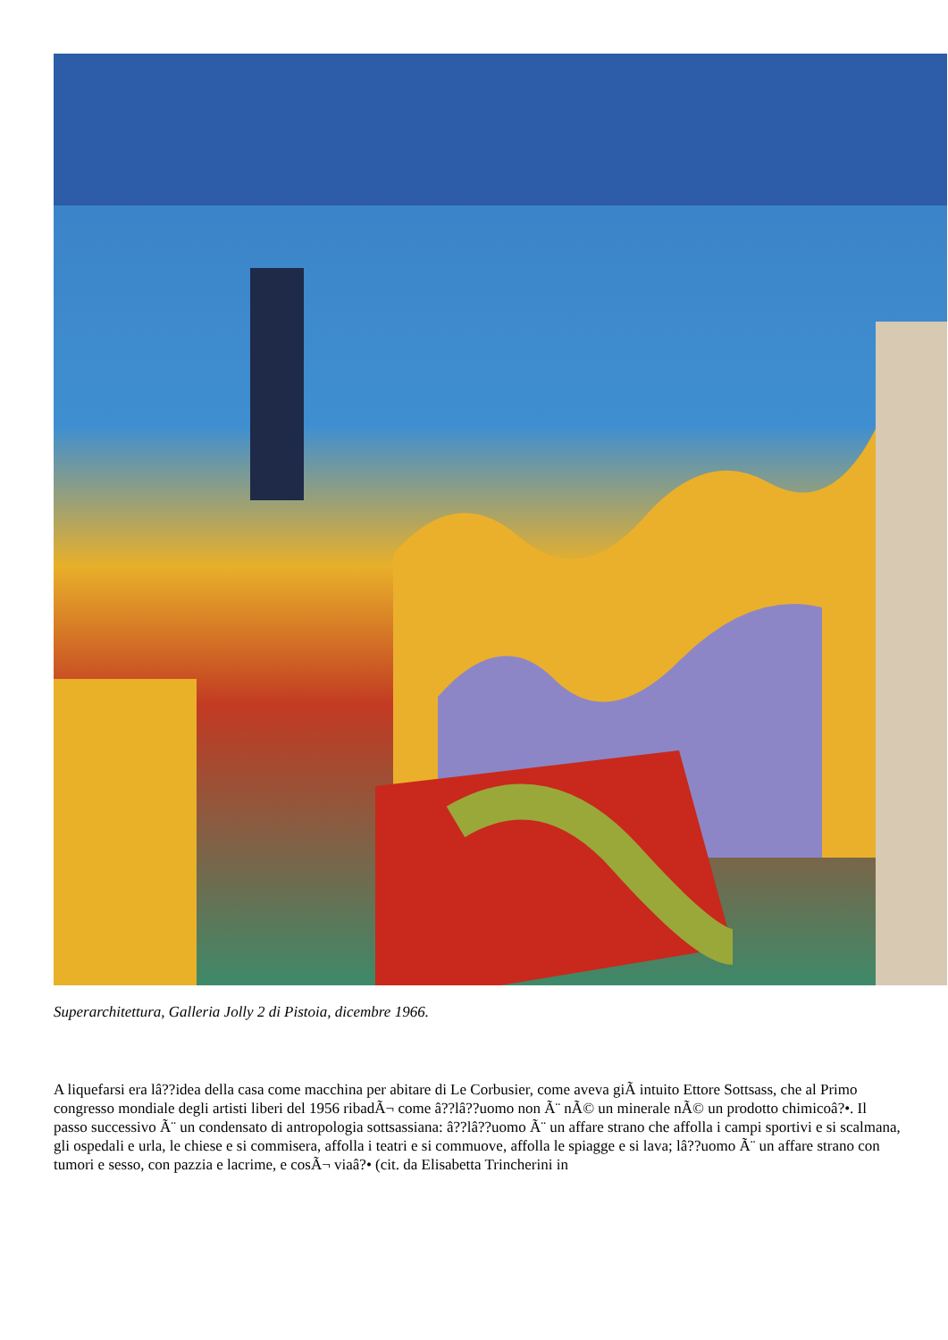Superarchitettura, Galleria Jolly 2 di Pistoia, dicembre 1966.
A liquefarsi era lâ??idea della casa come macchina per abitare di Le Corbusier, come aveva giÃ intuito Ettore Sottsass, che al Primo congresso mondiale degli artisti liberi del 1956 ribadÃ¬ come â??lâ??uomo non Ã¨ nÃ© un minerale nÃ© un prodotto chimicoâ?•. Il passo successivo Ã¨ un condensato di antropologia sottsassiana: â??lâ??uomo Ã¨ un affare strano che affolla i campi sportivi e si scalmana, gli ospedali e urla, le chiese e si commisera, affolla i teatri e si commuove, affolla le spiagge e si lava; lâ??uomo Ã¨ un affare strano con tumori e sesso, con pazzia e lacrime, e cosÃ¬ viaâ?• (cit. da Elisabetta Trincherini in